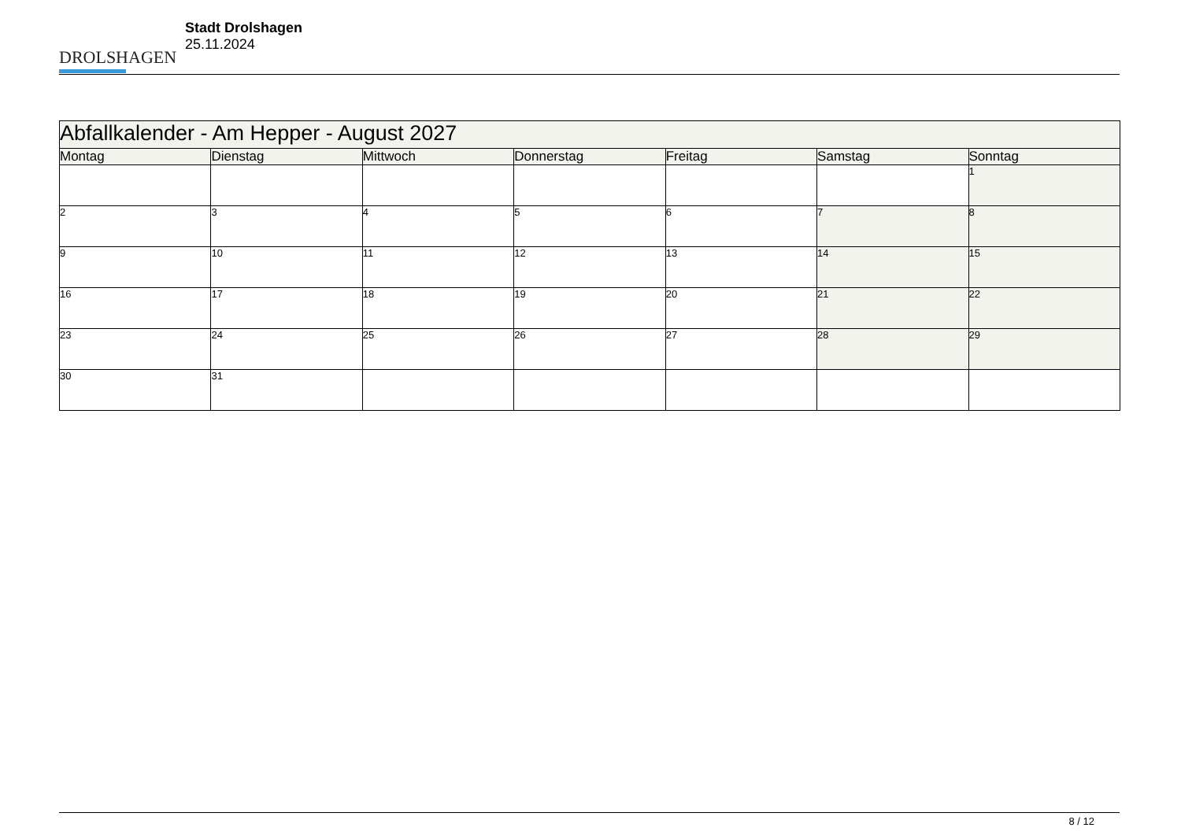DROLSHAGEN
Stadt Drolshagen
25.11.2024
| Abfallkalender - Am Hepper - August 2027 | | | | | | |
| --- | --- | --- | --- | --- | --- | --- |
| Montag | Dienstag | Mittwoch | Donnerstag | Freitag | Samstag | Sonntag |
| | | | | | | 1 |
| 2 | 3 | 4 | 5 | 6 | 7 | 8 |
| 9 | 10 | 11 | 12 | 13 | 14 | 15 |
| 16 | 17 | 18 | 19 | 20 | 21 | 22 |
| 23 | 24 | 25 | 26 | 27 | 28 | 29 |
| 30 | 31 | | | | | |
8 / 12